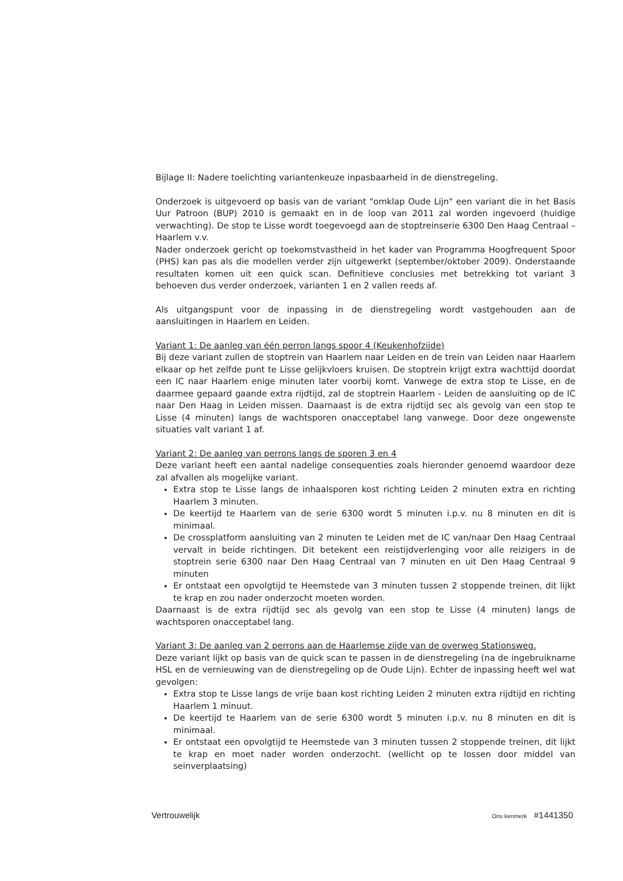Bijlage II: Nadere toelichting variantenkeuze inpasbaarheid in de dienstregeling.
Onderzoek is uitgevoerd op basis van de variant "omklap Oude Lijn" een variant die in het Basis Uur Patroon (BUP) 2010 is gemaakt en in de loop van 2011 zal worden ingevoerd (huidige verwachting). De stop te Lisse wordt toegevoegd aan de stoptreinserie 6300 Den Haag Centraal – Haarlem v.v.
Nader onderzoek gericht op toekomstvastheid in het kader van Programma Hoogfrequent Spoor (PHS) kan pas als die modellen verder zijn uitgewerkt (september/oktober 2009). Onderstaande resultaten komen uit een quick scan. Definitieve conclusies met betrekking tot variant 3 behoeven dus verder onderzoek, varianten 1 en 2 vallen reeds af.
Als uitgangspunt voor de inpassing in de dienstregeling wordt vastgehouden aan de aansluitingen in Haarlem en Leiden.
Variant 1: De aanleg van één perron langs spoor 4 (Keukenhofzijde)
Bij deze variant zullen de stoptrein van Haarlem naar Leiden en de trein van Leiden naar Haarlem elkaar op het zelfde punt te Lisse gelijkvloers kruisen. De stoptrein krijgt extra wachttijd doordat een IC naar Haarlem enige minuten later voorbij komt. Vanwege de extra stop te Lisse, en de daarmee gepaard gaande extra rijdtijd, zal de stoptrein Haarlem - Leiden de aansluiting op de IC naar Den Haag in Leiden missen. Daarnaast is de extra rijdtijd sec als gevolg van een stop te Lisse (4 minuten) langs de wachtsporen onacceptabel lang vanwege. Door deze ongewenste situaties valt variant 1 af.
Variant 2: De aanleg van perrons langs de sporen 3 en 4
Deze variant heeft een aantal nadelige consequenties zoals hieronder genoemd waardoor deze zal afvallen als mogelijke variant.
Extra stop te Lisse langs de inhaalsporen kost richting Leiden 2 minuten extra en richting Haarlem 3 minuten.
De keertijd te Haarlem van de serie 6300 wordt 5 minuten i.p.v. nu 8 minuten en dit is minimaal.
De crossplatform aansluiting van 2 minuten te Leiden met de IC van/naar Den Haag Centraal vervalt in beide richtingen. Dit betekent een reistijdverlenging voor alle reizigers in de stoptrein serie 6300 naar Den Haag Centraal van 7 minuten en uit Den Haag Centraal 9 minuten
Er ontstaat een opvolgtijd te Heemstede van 3 minuten tussen 2 stoppende treinen, dit lijkt te krap en zou nader onderzocht moeten worden.
Daarnaast is de extra rijdtijd sec als gevolg van een stop te Lisse (4 minuten) langs de wachtsporen onacceptabel lang.
Variant 3: De aanleg van 2 perrons aan de Haarlemse zijde van de overweg Stationsweg.
Deze variant lijkt op basis van de quick scan te passen in de dienstregeling (na de ingebruikname HSL en de vernieuwing van de dienstregeling op de Oude Lijn). Echter de inpassing heeft wel wat gevolgen:
Extra stop te Lisse langs de vrije baan kost richting Leiden 2 minuten extra rijdtijd en richting Haarlem 1 minuut.
De keertijd te Haarlem van de serie 6300 wordt 5 minuten i.p.v. nu 8 minuten en dit is minimaal.
Er ontstaat een opvolgtijd te Heemstede van 3 minuten tussen 2 stoppende treinen, dit lijkt te krap en moet nader worden onderzocht. (wellicht op te lossen door middel van seinverplaatsing)
Vertrouwelijk Ons kenmerk #1441350